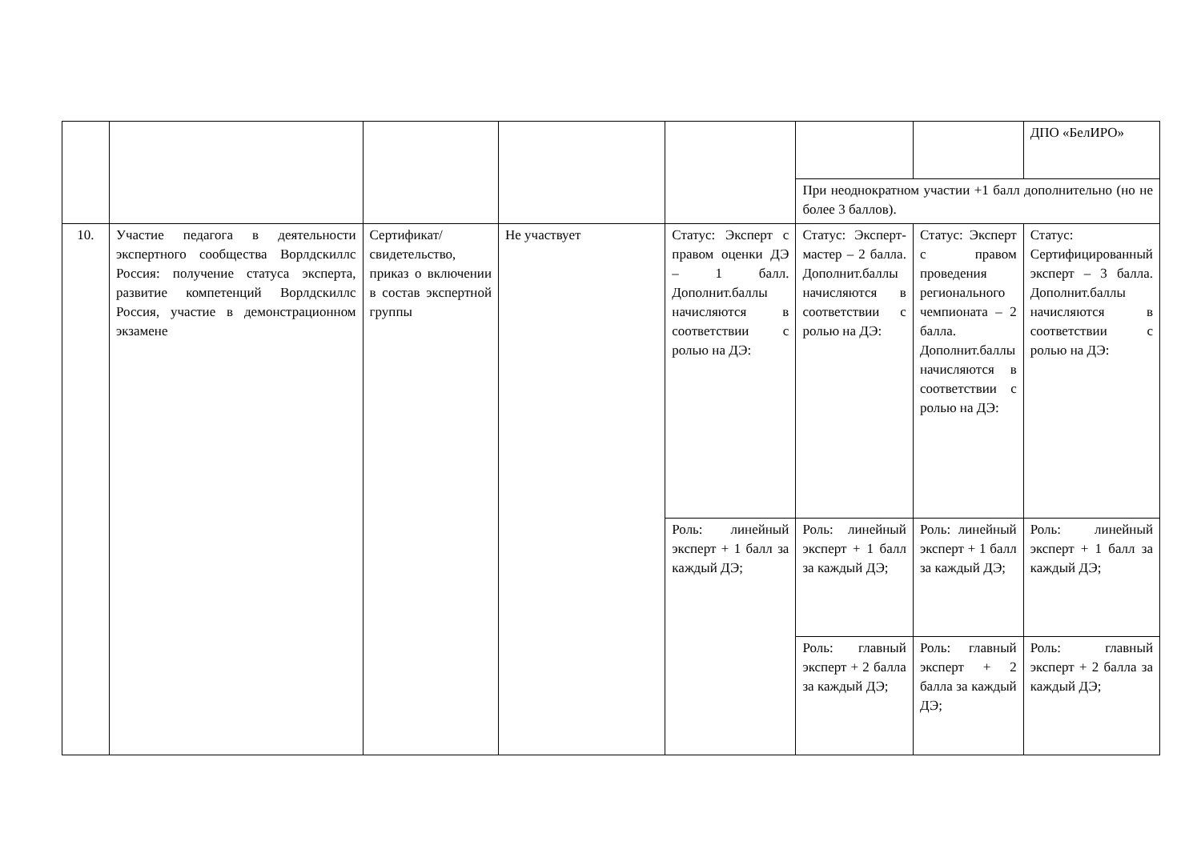| | | | | | | | ДПО «БелИРО» |
| | | | | | При неоднократном участии +1 балл дополнительно (но не более 3 баллов). | | |
| 10. | Участие педагога в деятельности экспертного сообщества Ворлдскиллс Россия: получение статуса эксперта, развитие компетенций Ворлдскиллс Россия, участие в демонстрационном экзамене | Сертификат/ свидетельство, приказ о включении в состав экспертной группы | Не участвует | Статус: Эксперт с правом оценки ДЭ – 1 балл. Дополнит.баллы начисляются в соответствии с ролью на ДЭ: | Статус: Эксперт-мастер – 2 балла. Дополнит.баллы начисляются в соответствии с ролью на ДЭ: | Статус: Эксперт с правом проведения регионального чемпионата – 2 балла. Дополнит.баллы начисляются в соответствии с ролью на ДЭ: | Статус: Сертифицированный эксперт – 3 балла. Дополнит.баллы начисляются в соответствии с ролью на ДЭ: |
| | | | | Роль: линейный эксперт + 1 балл за каждый ДЭ; | Роль: линейный эксперт + 1 балл за каждый ДЭ; | Роль: линейный эксперт + 1 балл за каждый ДЭ; | Роль: линейный эксперт + 1 балл за каждый ДЭ; |
| | | | | | Роль: главный эксперт + 2 балла за каждый ДЭ; | Роль: главный эксперт + 2 балла за каждый ДЭ; | Роль: главный эксперт + 2 балла за каждый ДЭ; |